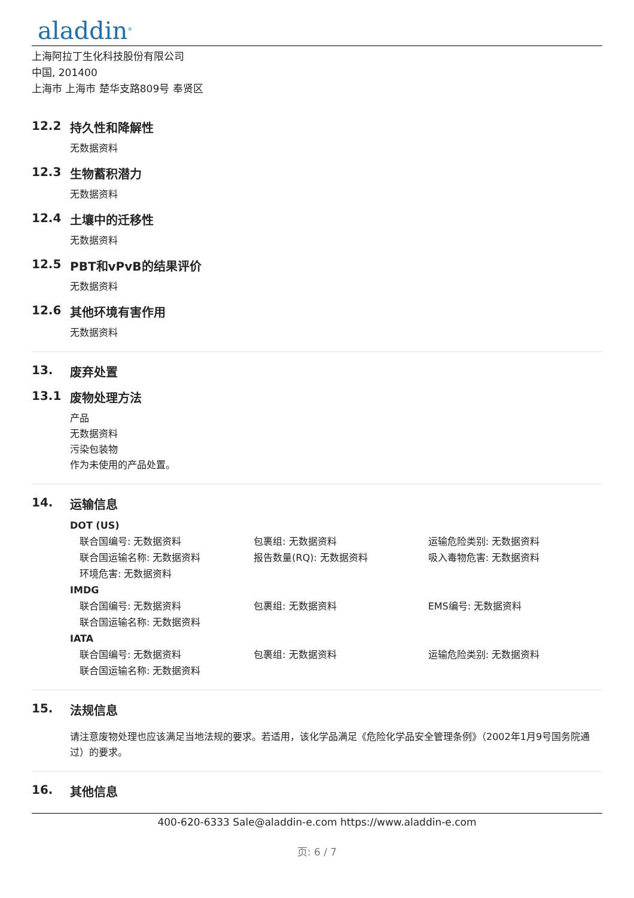aladdin<sup>®</sup>
上海阿拉丁生化科技股份有限公司
中国, 201400
上海市 上海市 楚华支路809号 奉贤区
12.2 持久性和降解性
无数据资料
12.3 生物蓄积潜力
无数据资料
12.4 土壤中的迁移性
无数据资料
12.5 PBT和vPvB的结果评价
无数据资料
12.6 其他环境有害作用
无数据资料
13. 废弃处置
13.1 废物处理方法
产品
无数据资料
污染包装物
作为未使用的产品处置。
14. 运输信息
DOT (US)
联合国编号: 无数据资料 包裹组: 无数据资料 运输危险类别: 无数据资料
联合国运输名称: 无数据资料 报告数量(RQ): 无数据资料 吸入毒物危害: 无数据资料
环境危害: 无数据资料
IMDG
联合国编号: 无数据资料 包裹组: 无数据资料 EMS编号: 无数据资料
联合国运输名称: 无数据资料
IATA
联合国编号: 无数据资料 包裹组: 无数据资料 运输危险类别: 无数据资料
联合国运输名称: 无数据资料
15. 法规信息
请注意废物处理也应该满足当地法规的要求。若适用，该化学品满足《危险化学品安全管理条例》（2002年1月9号国务院通过）的要求。
16. 其他信息
400-620-6333 Sale@aladdin-e.com https://www.aladdin-e.com
页: 6 / 7